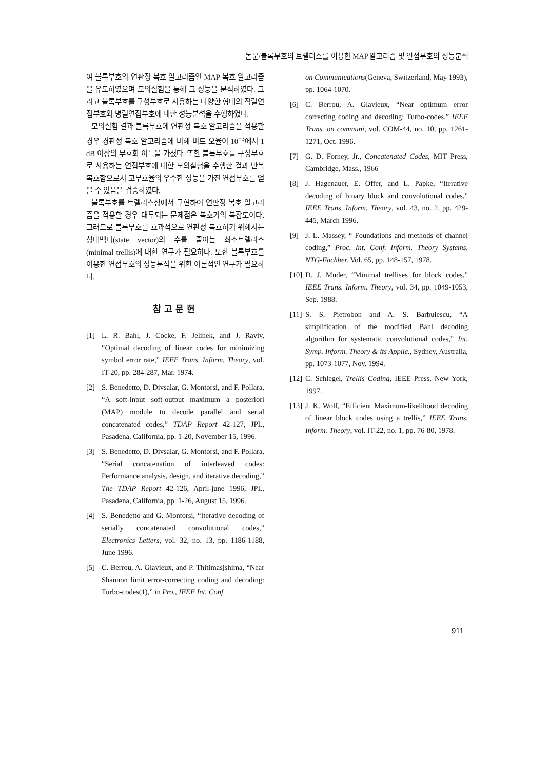논문/블록부호의 트렐리스를 이용한 MAP 알고리즘 및 연접부호의 성능분석
여 블록부호의 연판정 복호 알고리즘인 MAP 복호 알고리즘을 유도하였으며 모의실험을 통해 그 성능을 분석하였다. 그리고 블록부호를 구성부호로 사용하는 다양한 형태의 직렬연접부호와 병렬연접부호에 대한 성능분석을 수행하였다.
모의실험 결과 블록부호에 연판정 복호 알고리즘을 적용할 경우 경판정 복호 알고리즘에 비해 비트 오율이 10<sup>−3</sup>에서 1 dB 이상의 부호화 이득을 가졌다. 또한 블록부호를 구성부호로 사용하는 연접부호에 대한 모의실험을 수행한 결과 반복복호함으로서 고부호율의 우수한 성능을 가진 연접부호를 얻을 수 있음을 검증하였다.
블록부호를 트렐리스상에서 구현하여 연판정 복호 알고리즘을 적용할 경우 대두되는 문제점은 복호기의 복잡도이다. 그러므로 블록부호를 효과적으로 연판정 복호하기 위해서는 상태벡터(state vector)의 수를 줄이는 최소트렐리스(minimal trellis)에 대한 연구가 필요하다. 또한 블록부호를 이용한 연접부호의 성능분석을 위한 이론적인 연구가 필요하다.
참고문헌
[1] L. R. Bahl, J. Cocke, F. Jelinek, and J. Raviv, “Optimal decoding of linear codes for minimizing symbol error rate,” IEEE Trans. Inform. Theory, vol. IT-20, pp. 284-287, Mar. 1974.
[2] S. Benedetto, D. Divsalar, G. Montorsi, and F. Pollara, “A soft-input soft-output maximum a posteriori (MAP) module to decode parallel and serial concatenated codes,” TDAP Report 42-127, JPL, Pasadena, California, pp. 1-20, November 15, 1996.
[3] S. Benedetto, D. Divsalar, G. Montorsi, and F. Pollara, “Serial concatenation of interleaved codes: Performance analysis, design, and iterative decoding,” The TDAP Report 42-126, April-june 1996, JPL, Pasadena, California, pp. 1-26, August 15, 1996.
[4] S. Benedetto and G. Montorsi, “Iterative decoding of serially concatenated convolutional codes,” Electronics Letters, vol. 32, no. 13, pp. 1186-1188, June 1996.
[5] C. Berrou, A. Glavieux, and P. Thitimasjshima, “Near Shannon limit error-correcting coding and decoding: Turbo-codes(1),” in Pro., IEEE Int. Conf.
on Communications(Geneva, Switzerland, May 1993), pp. 1064-1070.
[6] C. Berrou, A. Glavieux, “Near optimum error correcting coding and decoding: Turbo-codes,” IEEE Trans. on communi, vol. COM-44, no. 10, pp. 1261-1271, Oct. 1996.
[7] G. D. Forney, Jr., Concatenated Codes, MIT Press, Cambridge, Mass., 1966
[8] J. Hagenauer, E. Offer, and L. Papke, “Iterative decoding of binary block and convolutional codes,” IEEE Trans. Inform. Theory, vol. 43, no. 2, pp. 429-445, March 1996.
[9] J. L. Massey, “ Foundations and methods of channel coding,” Proc. Int. Conf. Inform. Theory Systems, NTG-Fachber. Vol. 65, pp. 148-157, 1978.
[10] D. J. Muder, “Minimal trellises for block codes,” IEEE Trans. Inform. Theory, vol. 34, pp. 1049-1053, Sep. 1988.
[11] S. S. Pietrobon and A. S. Barbulescu, “A simplification of the modified Bahl decoding algorithm for systematic convolutional codes,” Int. Symp. Inform. Theory & its Applic., Sydney, Australia, pp. 1073-1077, Nov. 1994.
[12] C. Schlegel, Trellis Coding, IEEE Press, New York, 1997.
[13] J. K. Wolf, “Efficient Maximum-likelihood decoding of linear block codes using a trellis,” IEEE Trans. Inform. Theory, vol. IT-22, no. 1, pp. 76-80, 1978.
911